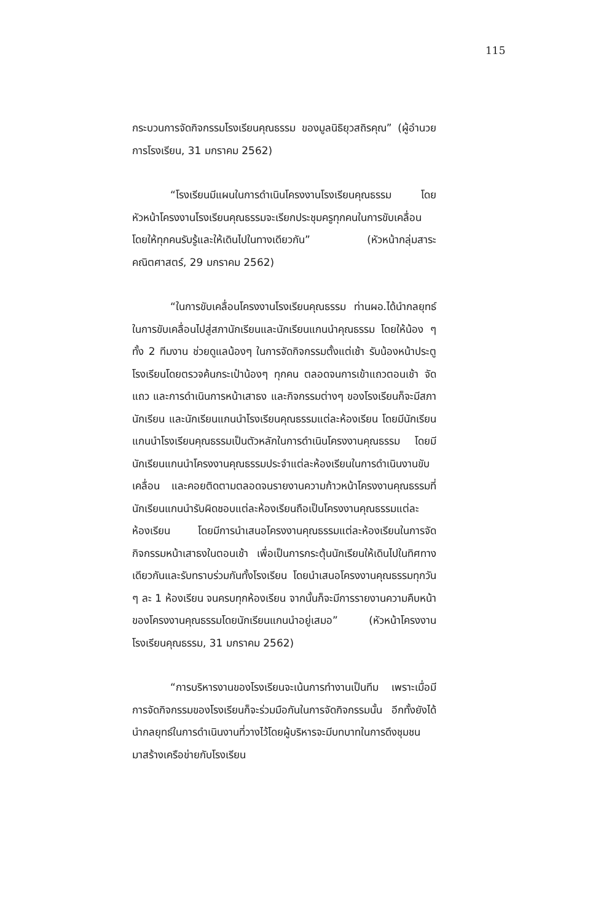115
กระบวนการจัดกิจกรรมโรงเรียนคุณธรรม ของมูลนิธิยุวสถิรคุณ” (ผู้อำนวยการโรงเรียน, 31 มกราคม 2562)
“โรงเรียนมีแผนในการดำเนินโครงงานโรงเรียนคุณธรรม โดยหัวหน้าโครงงานโรงเรียนคุณธรรมจะเรียกประชุมครูทุกคนในการขับเคลื่อนโดยให้ทุกคนรับรู้และให้เดินไปในทางเดียวกัน” (หัวหน้ากลุ่มสาระคณิตศาสตร์, 29 มกราคม 2562)
“ในการขับเคลื่อนโครงงานโรงเรียนคุณธรรม ท่านผอ.ได้นำกลยุทธ์ในการขับเคลื่อนไปสู่สภานักเรียนและนักเรียนแกนนำคุณธรรม โดยให้น้อง ๆ ทั้ง 2 ทีมงาน ช่วยดูแลน้องๆ ในการจัดกิจกรรมตั้งแต่เช้า รับน้องหน้าประตูโรงเรียนโดยตรวจค้นกระเป๋าน้องๆ ทุกคน ตลอดจนการเข้าแถวตอนเช้า จัดแถว และการดำเนินการหน้าเสาธง และกิจกรรมต่างๆ ของโรงเรียนก็จะมีสภานักเรียน และนักเรียนแกนนำโรงเรียนคุณธรรมแต่ละห้องเรียน โดยมีนักเรียนแกนนำโรงเรียนคุณธรรมเป็นตัวหลักในการดำเนินโครงงานคุณธรรม โดยมีนักเรียนแกนนำโครงงานคุณธรรมประจำแต่ละห้องเรียนในการดำเนินงานขับเคลื่อน และคอยติดตามตลอดจนรายงานความก้าวหน้าโครงงานคุณธรรมที่นักเรียนแกนนำรับผิดชอบแต่ละห้องเรียนถือเป็นโครงงานคุณธรรมแต่ละห้องเรียน โดยมีการนำเสนอโครงงานคุณธรรมแต่ละห้องเรียนในการจัดกิจกรรมหน้าเสาธงในตอนเช้า เพื่อเป็นการกระตุ้นนักเรียนให้เดินไปในทิศทางเดียวกันและรับทราบร่วมกันทั้งโรงเรียน โดยนำเสนอโครงงานคุณธรรมทุกวัน ๆ ละ 1 ห้องเรียน จนครบทุกห้องเรียน จากนั้นก็จะมีการรายงานความคืบหน้าของโครงงานคุณธรรมโดยนักเรียนแกนนำอยู่เสมอ” (หัวหน้าโครงงานโรงเรียนคุณธรรม, 31 มกราคม 2562)
“การบริหารงานของโรงเรียนจะเน้นการทำงานเป็นทีม เพราะเมื่อมีการจัดกิจกรรมของโรงเรียนก็จะร่วมมือกันในการจัดกิจกรรมนั้น อีกทั้งยังได้นำกลยุทธ์ในการดำเนินงานที่วางไว้โดยผู้บริหารจะมีบทบาทในการดึงชุมชนมาสร้างเครือข่ายกับโรงเรียน